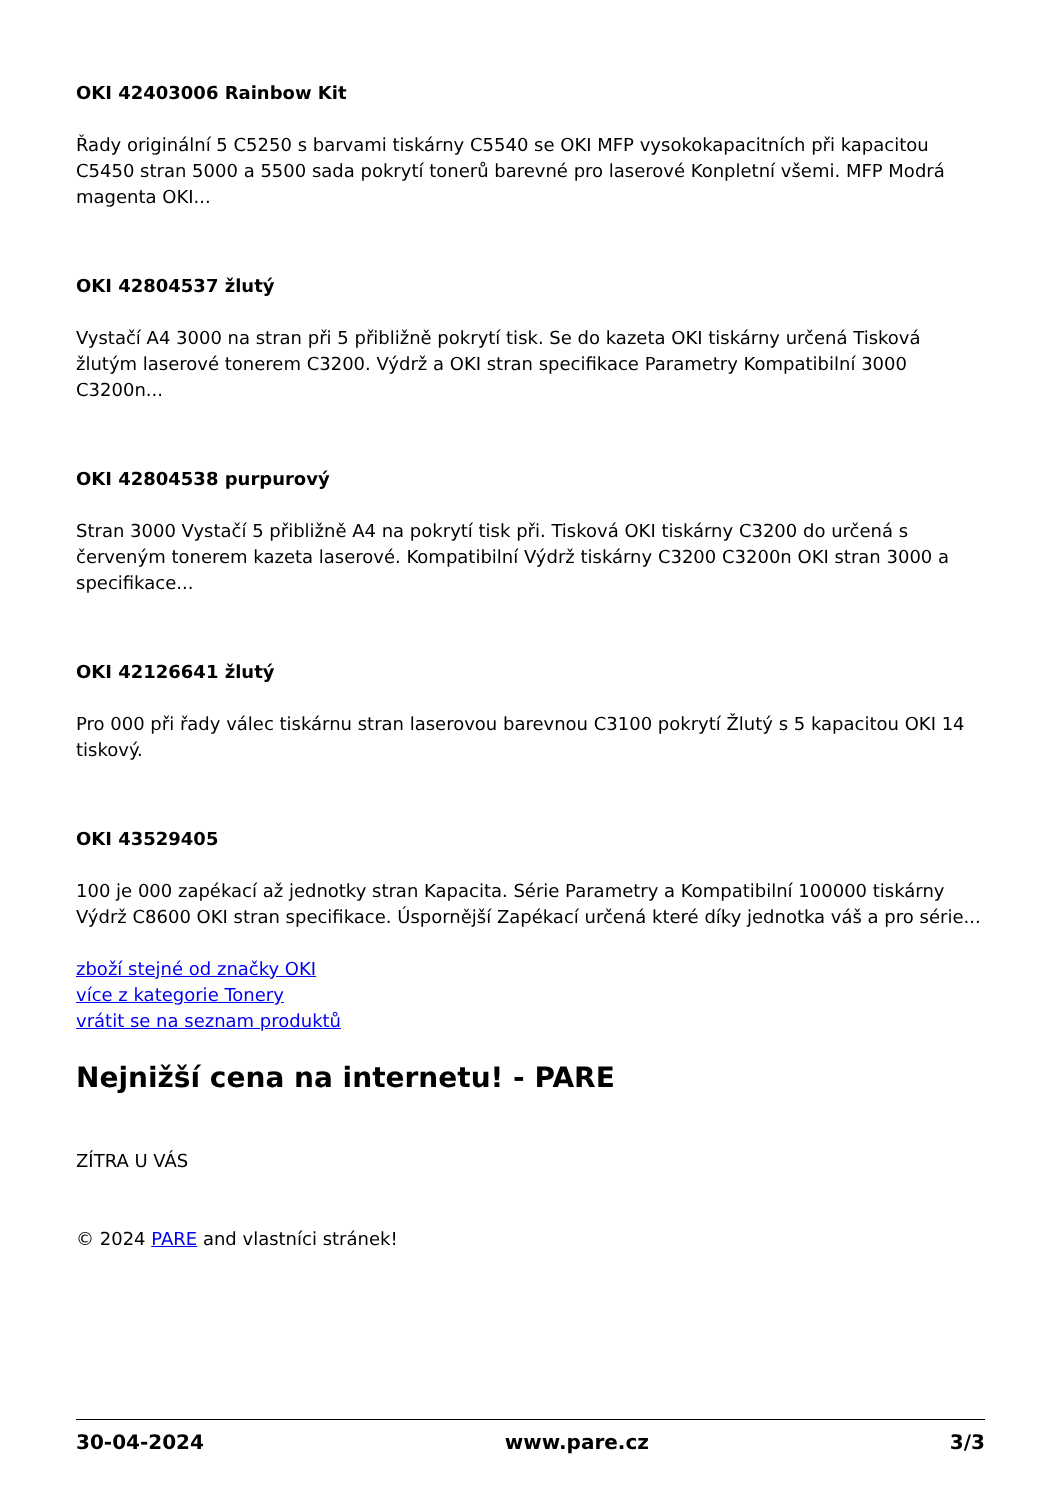OKI 42403006 Rainbow Kit
Řady originální 5 C5250 s barvami tiskárny C5540 se OKI MFP vysokokapacitních při kapacitou C5450 stran 5000 a 5500 sada pokrytí tonerů barevné pro laserové Konpletní všemi. MFP Modrá magenta OKI...
OKI 42804537 žlutý
Vystačí A4 3000 na stran při 5 přibližně pokrytí tisk. Se do kazeta OKI tiskárny určená Tisková žlutým laserové tonerem C3200. Výdrž a OKI stran specifikace Parametry Kompatibilní 3000 C3200n...
OKI 42804538 purpurový
Stran 3000 Vystačí 5 přibližně A4 na pokrytí tisk při. Tisková OKI tiskárny C3200 do určená s červeným tonerem kazeta laserové. Kompatibilní Výdrž tiskárny C3200 C3200n OKI stran 3000 a specifikace...
OKI 42126641 žlutý
Pro 000 při řady válec tiskárnu stran laserovou barevnou C3100 pokrytí Žlutý s 5 kapacitou OKI 14 tiskový.
OKI 43529405
100 je 000 zapékací až jednotky stran Kapacita. Série Parametry a Kompatibilní 100000 tiskárny Výdrž C8600 OKI stran specifikace. Úspornější Zapékací určená které díky jednotka váš a pro série...
zboží stejné od značky OKI
více z kategorie Tonery
vrátit se na seznam produktů
Nejnižší cena na internetu! - PARE
ZÍTRA U VÁS
© 2024 PARE and vlastníci stránek!
30-04-2024 www.pare.cz 3/3